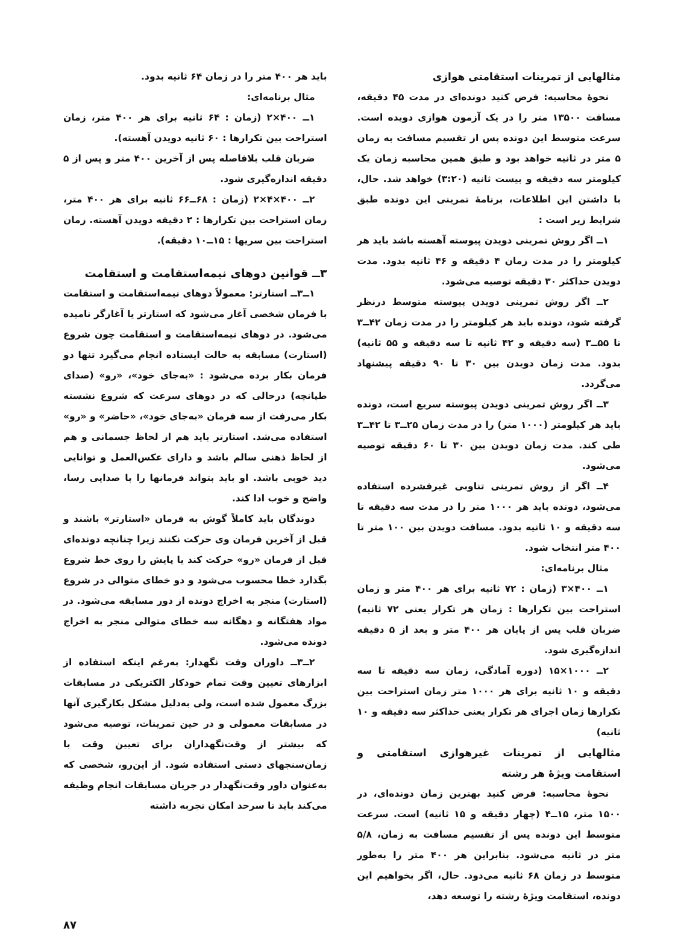مثالهایی از تمرینات استقامتی هوازی
نحوهٔ محاسبه: فرض کنید دونده‌ای در مدت ۴۵ دقیقه، مسافت ۱۳۵۰۰ متر را در یک آزمون هوازی دویده است. سرعت متوسط این دونده پس از تقسیم مسافت به زمان ۵ متر در ثانیه خواهد بود و طبق همین محاسبه زمان یک کیلومتر سه دقیقه و بیست ثانیه (۳:۲۰) خواهد شد. حال، با داشتن این اطلاعات، برنامهٔ تمرینی این دونده طبق شرایط زیر است :
۱ــ اگر روش تمرینی دویدن پیوسته آهسته باشد باید هر کیلومتر را در مدت زمان ۴ دقیقه و ۴۶ ثانیه بدود. مدت دویدن حداکثر ۳۰ دقیقه توصیه می‌شود.
۲ــ اگر روش تمرینی دویدن پیوسته متوسط درنظر گرفته شود، دونده باید هر کیلومتر را در مدت زمان ۴۲ــ۳ تا ۵۵ــ۳ (سه دقیقه و ۴۲ ثانیه تا سه دقیقه و ۵۵ ثانیه) بدود. مدت زمان دویدن بین ۳۰ تا ۹۰ دقیقه پیشنهاد می‌گردد.
۳ــ اگر روش تمرینی دویدن پیوسته سریع است، دونده باید هر کیلومتر (۱۰۰۰ متر) را در مدت زمان ۲۵ــ۳ تا ۴۲ــ۳ طی کند. مدت زمان دویدن بین ۳۰ تا ۶۰ دقیقه توصیه می‌شود.
۴ــ اگر از روش تمرینی تناوبی غیرفشرده استفاده می‌شود، دونده باید هر ۱۰۰۰ متر را در مدت سه دقیقه تا سه دقیقه و ۱۰ ثانیه بدود. مسافت دویدن بین ۱۰۰ متر تا ۴۰۰ متر انتخاب شود.
مثال برنامه‌ای:
۱ــ ۴۰۰×۳ (زمان : ۷۲ ثانیه برای هر ۴۰۰ متر و زمان استراحت بین تکرارها : زمان هر تکرار یعنی ۷۲ ثانیه) ضربان قلب پس از پایان هر ۴۰۰ متر و بعد از ۵ دقیقه اندازه‌گیری شود.
۲ــ ۱۰۰۰×۱۵ (دوره آمادگی، زمان سه دقیقه تا سه دقیقه و ۱۰ ثانیه برای هر ۱۰۰۰ متر زمان استراحت بین تکرارها زمان اجرای هر تکرار یعنی حداکثر سه دقیقه و ۱۰ ثانیه)
مثالهایی از تمرینات غیرهوازی استقامتی و استقامت ویژهٔ هر رشته
نحوهٔ محاسبه: فرض کنید بهترین زمان دونده‌ای، در ۱۵۰۰ متر، ۱۵ــ۴ (چهار دقیقه و ۱۵ ثانیه) است. سرعت متوسط این دونده پس از تقسیم مسافت به زمان، ۵/۸ متر در ثانیه می‌شود. بنابراین هر ۴۰۰ متر را به‌طور متوسط در زمان ۶۸ ثانیه می‌دود. حال، اگر بخواهیم این دونده، استقامت ویژهٔ رشته را توسعه دهد،
باید هر ۴۰۰ متر را در زمان ۶۴ ثانیه بدود.
مثال برنامه‌ای:
۱ــ ۴۰۰×۲ (زمان : ۶۴ ثانیه برای هر ۴۰۰ متر، زمان استراحت بین تکرارها : ۶۰ ثانیه دویدن آهسته).
ضربان قلب بلافاصله پس از آخرین ۴۰۰ متر و پس از ۵ دقیقه اندازه‌گیری شود.
۲ــ ۴۰۰×۴×۲ (زمان : ۶۸ــ۶۶ ثانیه برای هر ۴۰۰ متر، زمان استراحت بین تکرارها : ۲ دقیقه دویدن آهسته. زمان استراحت بین سریها : ۱۵ــ۱۰ دقیقه).
۳ــ قوانین دوهای نیمه‌استقامت و استقامت
۱ــ۳ــ استارتر: معمولاً دوهای نیمه‌استقامت و استقامت با فرمان شخصی آغاز می‌شود که استارتر یا آغازگر نامیده می‌شود. در دوهای نیمه‌استقامت و استقامت چون شروع (استارت) مسابقه به حالت ایستاده انجام می‌گیرد تنها دو فرمان بکار برده می‌شود : «به‌جای خود»، «رو» (صدای طپانچه) درحالی که در دوهای سرعت که شروع نشسته بکار می‌رفت از سه فرمان «به‌جای خود»، «حاضر» و «رو» استفاده می‌شد. استارتر باید هم از لحاظ جسمانی و هم از لحاظ ذهنی سالم باشد و دارای عکس‌العمل و توانایی دید خوبی باشد. او باید بتواند فرمانها را با صدایی رسا، واضح و خوب ادا کند.
دوندگان باید کاملاً گوش به فرمان «استارتر» باشند و قبل از آخرین فرمان وی حرکت نکنند زیرا چنانچه دونده‌ای قبل از فرمان «رو» حرکت کند یا پایش را روی خط شروع بگذارد خطا محسوب می‌شود و دو خطای متوالی در شروع (استارت) منجر به اخراج دونده از دور مسابقه می‌شود. در مواد هفتگانه و دهگانه سه خطای متوالی منجر به اخراج دونده می‌شود.
۲ــ۳ــ داوران وقت نگهدار: به‌رغم اینکه استفاده از ابزارهای تعیین وقت تمام خودکار الکتریکی در مسابقات بزرگ معمول شده است، ولی به‌دلیل مشکل بکارگیری آنها در مسابقات معمولی و در حین تمرینات، توصیه می‌شود که بیشتر از وقت‌نگهداران برای تعیین وقت با زمان‌سنجهای دستی استفاده شود. از این‌رو، شخصی که به‌عنوان داور وقت‌نگهدار در جریان مسابقات انجام وظیفه می‌کند باید تا سرحد امکان تجربه داشته
۸۷